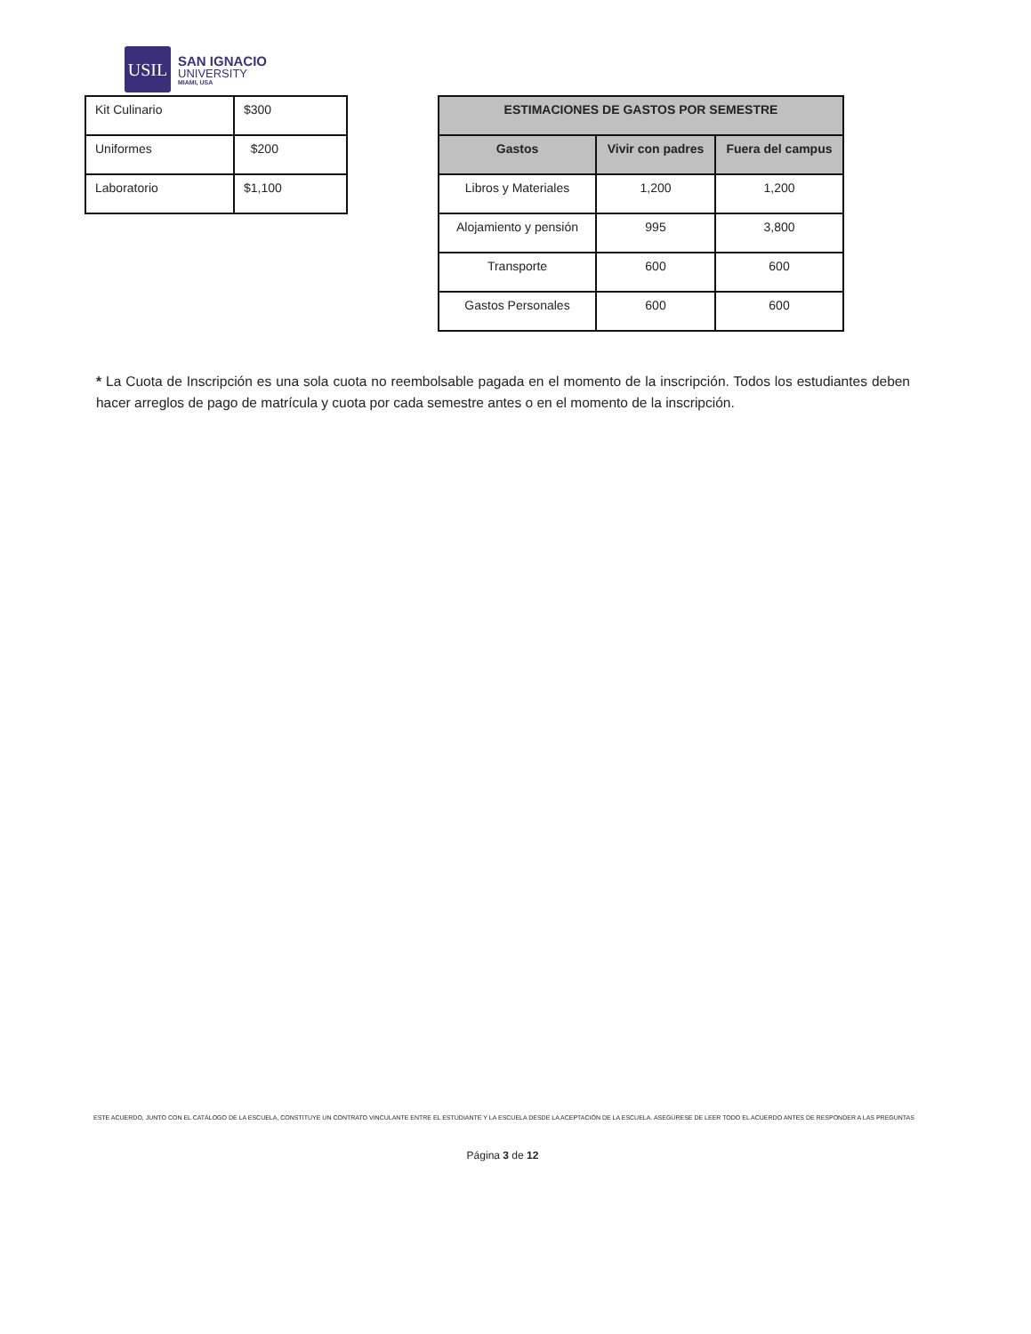USIL
SAN IGNACIO
UNIVERSITY
MIAMI, USA
| Kit Culinario | $300 |
| Uniformes | $200 |
| Laboratorio | $1,100 |
| ESTIMACIONES DE GASTOS POR SEMESTRE | | |
| --- | --- | --- |
| Gastos | Vivir con padres | Fuera del campus |
| Libros y Materiales | 1,200 | 1,200 |
| Alojamiento y pensión | 995 | 3,800 |
| Transporte | 600 | 600 |
| Gastos Personales | 600 | 600 |
* La Cuota de Inscripción es una sola cuota no reembolsable pagada en el momento de la inscripción. Todos los estudiantes deben hacer arreglos de pago de matrícula y cuota por cada semestre antes o en el momento de la inscripción.
ESTE ACUERDO, JUNTO CON EL CATÁLOGO DE LA ESCUELA, CONSTITUYE UN CONTRATO VINCULANTE ENTRE EL ESTUDIANTE Y LA ESCUELA DESDE LA ACEPTACIÓN DE LA ESCUELA. ASEGÚRESE DE LEER TODO EL ACUERDO ANTES DE RESPONDER A LAS PREGUNTAS
Página 3 de 12